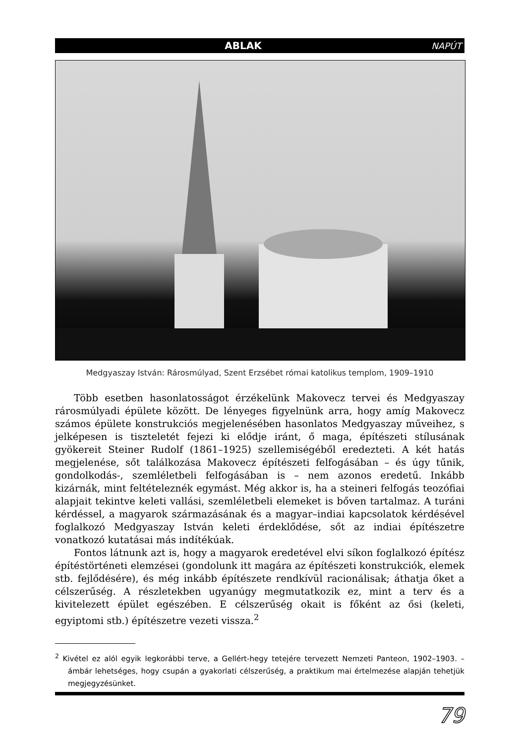ABLAK NAPÚT
Medgyaszay István: Rárosmúlyad, Szent Erzsébet római katolikus templom, 1909–1910
Több esetben hasonlatosságot érzékelünk Makovecz tervei és Medgyaszay rárosmúlyadi épülete között. De lényeges figyelnünk arra, hogy amíg Makovecz számos épülete konstrukciós megjelenésében hasonlatos Medgyaszay műveihez, s jelképesen is tiszteletét fejezi ki elődje iránt, ő maga, építészeti stílusának gyökereit Steiner Rudolf (1861–1925) szellemiségéből eredezteti. A két hatás megjelenése, sőt találkozása Makovecz építészeti felfogásában – és úgy tűnik, gondolkodás-, szemléletbeli felfogásában is – nem azonos eredetű. Inkább kizárnák, mint feltételeznék egymást. Még akkor is, ha a steineri felfogás teozófiai alapjait tekintve keleti vallási, szemléletbeli elemeket is bőven tartalmaz. A turáni kérdéssel, a magyarok származásának és a magyar–indiai kapcsolatok kérdésével foglalkozó Medgyaszay István keleti érdeklődése, sőt az indiai építészetre vonatkozó kutatásai más indítékúak.
Fontos látnunk azt is, hogy a magyarok eredetével elvi síkon foglalkozó építész építéstörténeti elemzései (gondolunk itt magára az építészeti konstrukciók, elemek stb. fejlődésére), és még inkább építészete rendkívül racionálisak; áthatja őket a célszerűség. A részletekben ugyanúgy megmutatkozik ez, mint a terv és a kivitelezett épület egészében. E célszerűség okait is főként az ősi (keleti, egyiptomi stb.) építészetre vezeti vissza.<sup>2</sup>
<sup>2</sup> Kivétel ez alól egyik legkorábbi terve, a Gellért-hegy tetejére tervezett Nemzeti Panteon, 1902–1903. – ámbár lehetséges, hogy csupán a gyakorlati célszerűség, a praktikum mai értelmezése alapján tehetjük megjegyzésünket.
79